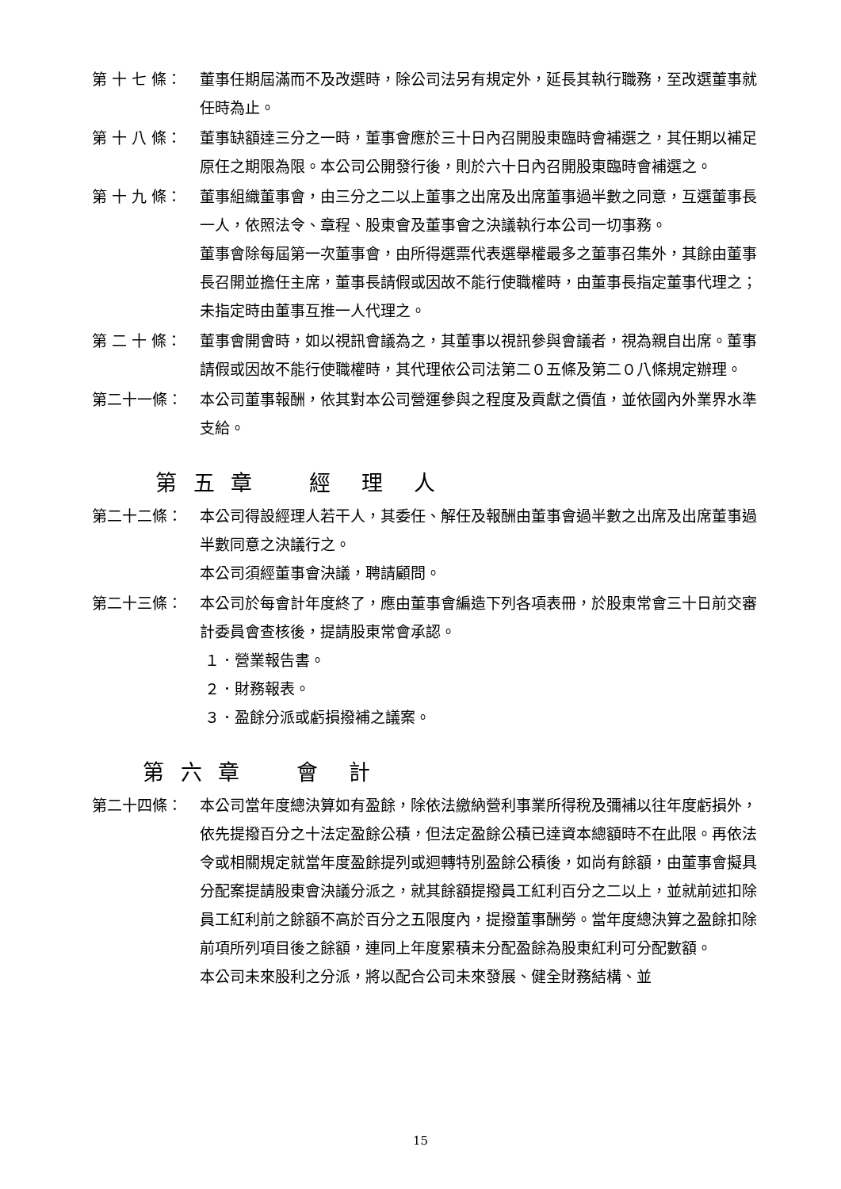第 十 七 條： 董事任期屆滿而不及改選時，除公司法另有規定外，延長其執行職務，至改選董事就任時為止。
第 十 八 條： 董事缺額達三分之一時，董事會應於三十日內召開股東臨時會補選之，其任期以補足原任之期限為限。本公司公開發行後，則於六十日內召開股東臨時會補選之。
第 十 九 條： 董事組織董事會，由三分之二以上董事之出席及出席董事過半數之同意，互選董事長一人，依照法令、章程、股東會及董事會之決議執行本公司一切事務。
董事會除每屆第一次董事會，由所得選票代表選舉權最多之董事召集外，其餘由董事長召開並擔任主席，董事長請假或因故不能行使職權時，由董事長指定董事代理之；未指定時由董事互推一人代理之。
第 二 十 條： 董事會開會時，如以視訊會議為之，其董事以視訊參與會議者，視為親自出席。董事請假或因故不能行使職權時，其代理依公司法第二０五條及第二０八條規定辦理。
第二十一條： 本公司董事報酬，依其對本公司營運參與之程度及貢獻之價值，並依國內外業界水準支給。
第 五 章　　經　理　人
第二十二條： 本公司得設經理人若干人，其委任、解任及報酬由董事會過半數之出席及出席董事過半數同意之決議行之。
本公司須經董事會決議，聘請顧問。
第二十三條： 本公司於每會計年度終了，應由董事會編造下列各項表冊，於股東常會三十日前交審計委員會查核後，提請股東常會承認。
１．營業報告書。
２．財務報表。
３．盈餘分派或虧損撥補之議案。
第 六 章　　會　計
第二十四條： 本公司當年度總決算如有盈餘，除依法繳納營利事業所得稅及彌補以往年度虧損外，依先提撥百分之十法定盈餘公積，但法定盈餘公積已達資本總額時不在此限。再依法令或相關規定就當年度盈餘提列或迴轉特別盈餘公積後，如尚有餘額，由董事會擬具分配案提請股東會決議分派之，就其餘額提撥員工紅利百分之二以上，並就前述扣除員工紅利前之餘額不高於百分之五限度內，提撥董事酬勞。當年度總決算之盈餘扣除前項所列項目後之餘額，連同上年度累積未分配盈餘為股東紅利可分配數額。
本公司未來股利之分派，將以配合公司未來發展、健全財務結構、並
15